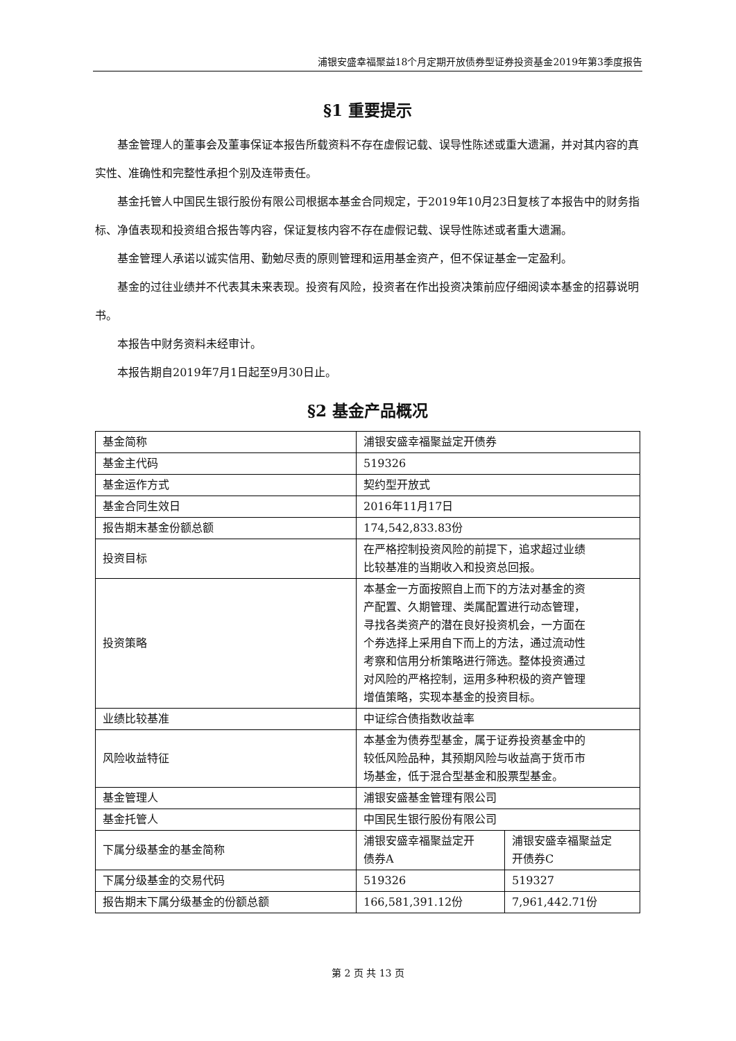浦银安盛幸福聚益18个月定期开放债券型证券投资基金2019年第3季度报告
§1 重要提示
基金管理人的董事会及董事保证本报告所载资料不存在虚假记载、误导性陈述或重大遗漏，并对其内容的真实性、准确性和完整性承担个别及连带责任。
基金托管人中国民生银行股份有限公司根据本基金合同规定，于2019年10月23日复核了本报告中的财务指标、净值表现和投资组合报告等内容，保证复核内容不存在虚假记载、误导性陈述或者重大遗漏。
基金管理人承诺以诚实信用、勤勉尽责的原则管理和运用基金资产，但不保证基金一定盈利。
基金的过往业绩并不代表其未来表现。投资有风险，投资者在作出投资决策前应仔细阅读本基金的招募说明书。
本报告中财务资料未经审计。
本报告期自2019年7月1日起至9月30日止。
§2 基金产品概况
| 基金简称 | 浦银安盛幸福聚益定开债券 | |
| 基金主代码 | 519326 | |
| 基金运作方式 | 契约型开放式 | |
| 基金合同生效日 | 2016年11月17日 | |
| 报告期末基金份额总额 | 174,542,833.83份 | |
| 投资目标 | 在严格控制投资风险的前提下，追求超过业绩 比较基准的当期收入和投资总回报。 | |
| 投资策略 | 本基金一方面按照自上而下的方法对基金的资 产配置、久期管理、类属配置进行动态管理， 寻找各类资产的潜在良好投资机会，一方面在 个券选择上采用自下而上的方法，通过流动性 考察和信用分析策略进行筛选。整体投资通过 对风险的严格控制，运用多种积极的资产管理 增值策略，实现本基金的投资目标。 | |
| 业绩比较基准 | 中证综合债指数收益率 | |
| 风险收益特征 | 本基金为债券型基金，属于证券投资基金中的 较低风险品种，其预期风险与收益高于货币市 场基金，低于混合型基金和股票型基金。 | |
| 基金管理人 | 浦银安盛基金管理有限公司 | |
| 基金托管人 | 中国民生银行股份有限公司 | |
| 下属分级基金的基金简称 | 浦银安盛幸福聚益定开 债券A | 浦银安盛幸福聚益定 开债券C |
| 下属分级基金的交易代码 | 519326 | 519327 |
| 报告期末下属分级基金的份额总额 | 166,581,391.12份 | 7,961,442.71份 |
第 2 页 共 13 页